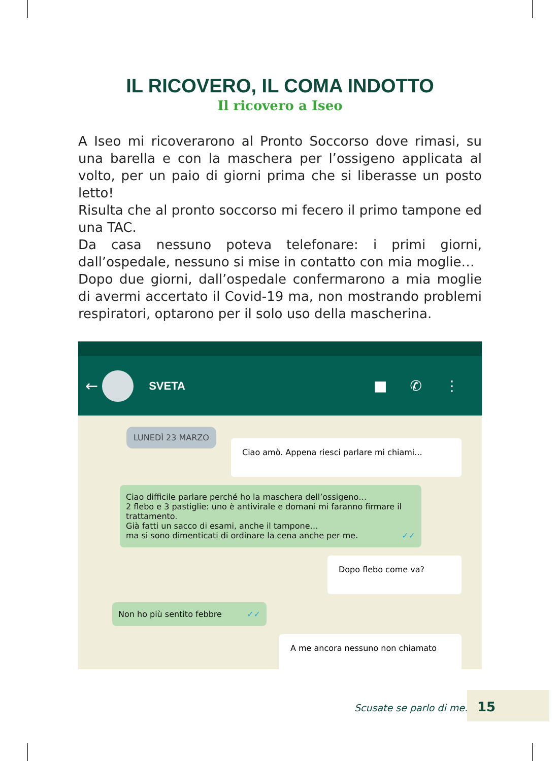IL RICOVERO, IL COMA INDOTTO
Il ricovero a Iseo
A Iseo mi ricoverarono al Pronto Soccorso dove rimasi, su una barella e con la maschera per l’ossigeno applicata al volto, per un paio di giorni prima che si liberasse un posto letto!
Risulta che al pronto soccorso mi fecero il primo tampone ed una TAC.
Da casa nessuno poteva telefonare: i primi giorni, dall’ospedale, nessuno si mise in contatto con mia moglie…
Dopo due giorni, dall’ospedale confermarono a mia moglie di avermi accertato il Covid-19 ma, non mostrando problemi respiratori, optarono per il solo uso della mascherina.
←
SVETA
■ ✆ ⋮
LUNEDÌ 23 MARZO
Ciao amò. Appena riesci parlare mi chiami...
Ciao difficile parlare perché ho la maschera dell’ossigeno…
2 flebo e 3 pastiglie: uno è antivirale e domani mi faranno firmare il trattamento.
Già fatti un sacco di esami, anche il tampone…
ma si sono dimenticati di ordinare la cena anche per me. ✓✓
Dopo flebo come va?
Non ho più sentito febbre ✓✓
A me ancora nessuno non chiamato
Scusate se parlo di me...
15